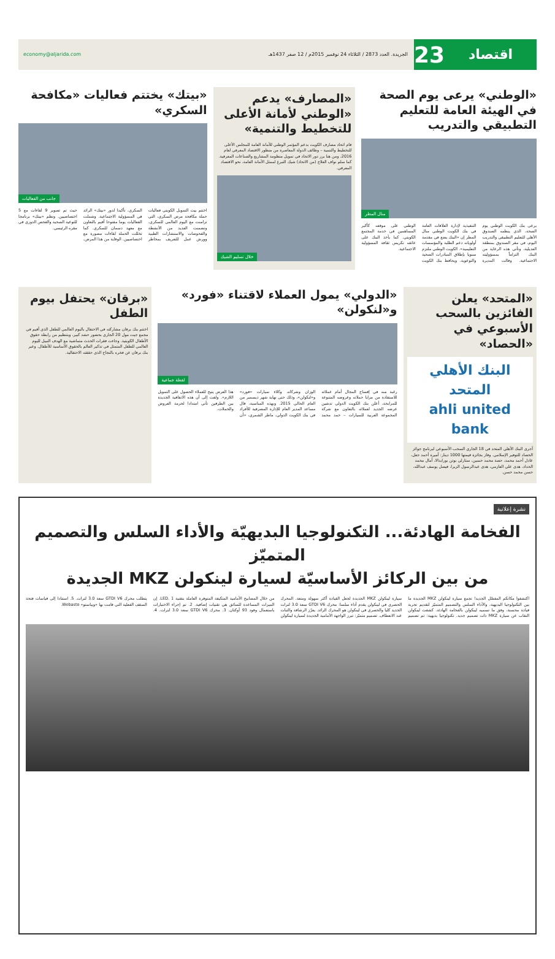اقتصاد
23
الجريدة. العدد 2873 / الثلاثاء 24 نوفمبر 2015م / 12 صفر 1437هـ
economy@aljarida.com
«الوطني» يرعى يوم الصحة في الهيئة العامة للتعليم التطبيقي والتدريب
منال المطر
يرعى بنك الكويت الوطني يوم الصحة، الذي ينظمه الصندوق الأهلي للتعليم التطبيقي والتدريب اليوم، في مقر الصندوق بمنطقة العديلية، وتأتي هذه الرعاية من البنك التزاماً بمسؤوليته الاجتماعية. وقالت المديرة التنفيذية لإدارة العلاقات العامة في بنك الكويت الوطني منال المطر إن «البنك يضع في مقدمة أولوياته دعم الطلبة والمؤسسات التعليمية». الكويت الوطني ملتزم سنويا بإطلاق المبادرات الصحية والتوعوية. ويحافظ بنك الكويت الوطني على موقعه كأكبر المساهمين في خدمة المجتمع الكويتي. كما يأخذ البنك على عاتقه تكريس ثقافة المسؤولية الاجتماعية.
«المصارف» يدعم «الوطني لأمانة الأعلى للتخطيط والتنمية»
قام اتحاد مصارف الكويت بدعم المؤتمر الوطني للأمانة العامة للمجلس الأعلى للتخطيط والتنمية – وظائف الدولة المعاصرة من منظور الاقتصاد المعرفي لعام 2016، ومن هنا برز دور الاتحاد في تمويل منظومة المشاريع والصناعات المعرفية. كما سلم نواف العلاج (من الاتحاد) شيك التبرع لممثل الأمانة العامة، نحو الاقتصاد المعرفي.
خلال تسليم الشيك
«بيتك» يختتم فعاليات «مكافحة السكري»
جانب من الفعاليات
اختتم بيت التمويل الكويتي فعاليات حملة مكافحة مرض السكري، التي تزامنت مع اليوم العالمي للسكري، وتضمنت العديد من الأنشطة والفحوصات والاستشارات الطبية وورش عمل للتعريف بمخاطر السكري، تأكيدا لدور «بيتك» الرائد في المسؤولية الاجتماعية. وشملت الفعاليات يوما مفتوحا أقيم بالتعاون مع معهد دسمان للسكري. كما تخللت الحملة لقاءات مصورة مع اختصاصيين. الوقاية من هذا المرض، حيث تم تصوير 9 لقاءات مع 5 اختصاصيين. ونظم «بيتك» برنامجا للتوعية الصحية والفحص الدوري في مقره الرئيسي.
«المتحد» يعلن الفائزين بالسحب الأسبوعي في «الحصاد»
البنك الأهلي المتحد
ahli united bank
أجرى البنك الأهلي المتحد في 18 الجاري السحب الأسبوعي لبرنامج جوائز الحصاد للتوفير الإسلامي. وفاز بجائزة قيمتها 1000 دينار: أميرة أحمد جعل، عادل أحمد محمد، حصة محمد حسين، ستارلي بوتن بورابدالا، أمال محمد الحداد، هدى علي العازمي، هدى عبدالرسول الزيرا، فيصل يوسف عبدالله، حسن محمد حسن.
«الدولي» يمول العملاء لاقتناء «فورد» و«لنكولن»
لقطة جماعية
رغبة منه في إفساح المجال أمام عملائه للاستفادة من مزايا حملاته وعروضه المتنوعة للمرابحة، أعلن بنك الكويت الدولي تدشين عرضه الجديد لعملائه بالتعاون مع شركة المجموعة العربية للسيارات – حمد محمد الوزان وشركاه، وكلاء سيارات «فورد» و«لنكولن»، وذلك حتى نهاية شهر ديسمبر من العام الحالي 2015. وبهذه المناسبة، قال مساعد المدير العام للإدارة المصرفية للأفراد في بنك الكويت الدولي، ماطر الشمري، «أن هذا العرض يتيح للعملاء الحصول على التمويل اللازم». ولفت إلى أن هذه الاتفاقية الجديدة بين الطرفين تأتي امتدادا لحزمة العروض والحملات.
«برقان» يحتفل بيوم الطفل
اختتم بنك برقان مشاركته في الاحتفال باليوم العالمي للطفل الذي أقيم في مجمع جيت مول 20 الجاري بحضور حشد كبير، وبتنظيم من رابطة حقوق الأطفال الكويتية. وجاءت فقرات الحدث متماشية مع الهدف النبيل لليوم العالمي للطفل المتمثل في تذكير العالم بالحقوق الأساسية للأطفال. وعبر بنك برقان عن فخره بالنجاح الذي حققته الاحتفالية.
نشرة إعلانية
الفخامة الهادئة... التكنولوجيا البديهيّة والأداء السلس والتصميم المتميّز
من بين الركائز الأساسيّة لسيارة لينكولن MKZ الجديدة
اكتشفوا مكانكم المفضّل الجديد! تجمع سيارة لينكولن MKZ الجديدة ما بين التكنولوجيا البديهية، والأداء السلس والتصميم المتميّز لتقديم تجربة قيادة محسنة، وفق ما تسميه لينكولن بالفخامة الهادئة. كشفت لينكولن النقاب عن سيارة MKZ ذات تصميم جديد. تكنولوجيا بديهية: تم تصميم سيارة لينكولن MKZ الجديدة لجعل القيادة أكثر سهولة ومتعة. المحرك الحصري في لينكولن يقدم أداء سلسا: محرك GTDI V6 سعة 3.0 لترات الجديد كليا والحصري في لينكولن هو المحرك الرائد. يعزّز الرشاقة والثبات عند الانعطاف. تصميم متميّز: تبرز الواجهة الأمامية الجديدة لسيارة لينكولن من خلال المصابيح الأمامية المتكيفة المتوفرة العاملة بتقنية LED. 1. إن الميزات المساعدة للسائق هي تقنيات إضافية. 2. تم إجراء الاختبارات باستعمال وقود 93 أوكتان. 3. محرك GTDI V6 سعة 3.0 لترات. 4. يتطلب محرك GTDI V6 سعة 3.0 لترات. 5. استنادا إلى قياسات فتحة السقف الفعلية التي قامت بها «ويباستو» Webasto.